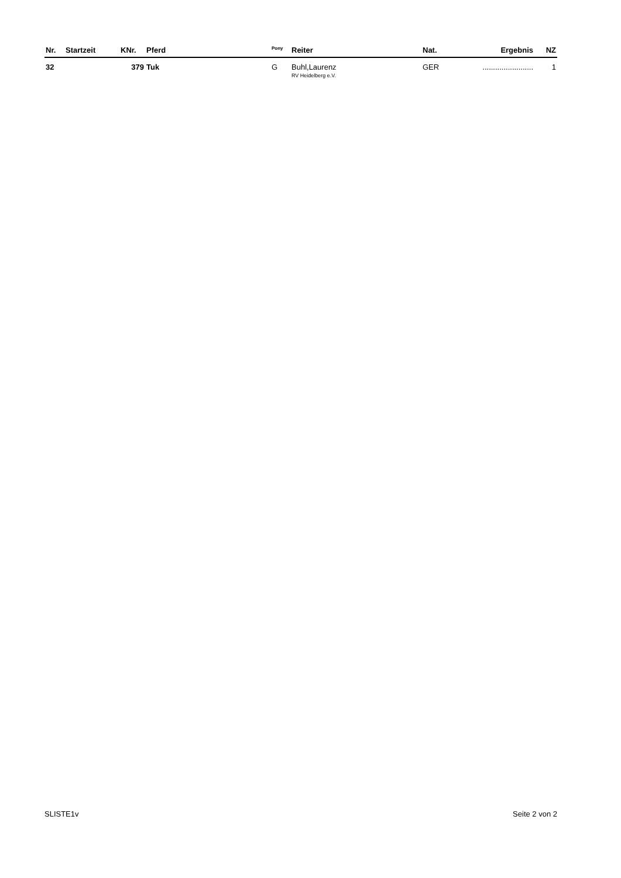| Nr. | Startzeit | KNr. | Pferd | <sup>Pony</sup> | Reiter | Nat. | Ergebnis | NZ |
| --- | --- | --- | --- | --- | --- | --- | --- | --- |
| 32 | | 379 | Tuk | G | Buhl,Laurenz RV Heidelberg e.V. | GER | ........................ | 1 |
SLISTE1v Seite 2 von 2